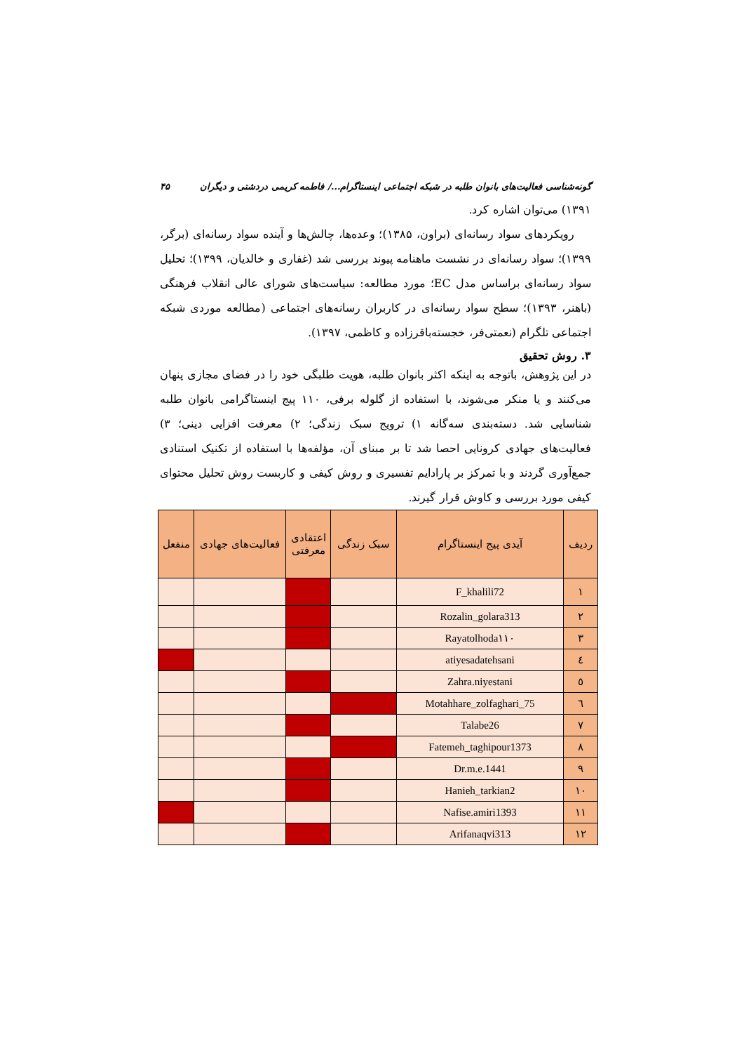گونه‌شناسی فعالیت‌های بانوان طلبه در شبکه اجتماعی اینستاگرام.../ فاطمه کریمی دردشتی و دیگران ۴۵
۱۳۹۱) می‌توان اشاره کرد.
رویکردهای سواد رسانه‌ای (براون، ۱۳۸۵)؛ وعده‌ها، چالش‌ها و آینده سواد رسانه‌ای (برگر، ۱۳۹۹)؛ سواد رسانه‌ای در نشست ماهنامه پیوند بررسی شد (غفاری و خالدیان، ۱۳۹۹)؛ تحلیل سواد رسانه‌ای براساس مدل EC؛ مورد مطالعه: سیاست‌های شورای عالی انقلاب فرهنگی (باهنر، ۱۳۹۳)؛ سطح سواد رسانه‌ای در کاربران رسانه‌های اجتماعی (مطالعه موردی شبکه اجتماعی تلگرام (نعمتی‌فر، خجسته‌باقرزاده و کاظمی، ۱۳۹۷).
۳. روش تحقیق
در این پژوهش، باتوجه به اینکه اکثر بانوان طلبه، هویت طلبگی خود را در فضای مجازی پنهان می‌کنند و یا منکر می‌شوند، با استفاده از گلوله برفی، ۱۱۰ پیج اینستاگرامی بانوان طلبه شناسایی شد. دسته‌بندی سه‌گانه ۱) ترویج سبک زندگی؛ ۲) معرفت افزایی دینی؛ ۳) فعالیت‌های جهادی کرونایی احصا شد تا بر مبنای آن، مؤلفه‌ها با استفاده از تکنیک استنادی جمع‌آوری گردند و با تمرکز بر پارادایم تفسیری و روش کیفی و کاربست روش تحلیل محتوای کیفی مورد بررسی و کاوش قرار گیرند.
| ردیف | آیدی پیج اینستاگرام | سبک زندگی | اعتقادی معرفتی | فعالیت‌های جهادی | منفعل |
| --- | --- | --- | --- | --- | --- |
| ۱ | F_khalili72 | | | | |
| ۲ | Rozalin_golara313 | | | | |
| ۳ | Rayatolhoda۱۱۰ | | | | |
| ٤ | atiyesadatehsani | | | | |
| ٥ | Zahra.niyestani | | | | |
| ٦ | Motahhare_zolfaghari_75 | | | | |
| ٧ | Talabe26 | | | | |
| ٨ | Fatemeh_taghipour1373 | | | | |
| ٩ | Dr.m.e.1441 | | | | |
| ١٠ | Hanieh_tarkian2 | | | | |
| ١١ | Nafise.amiri1393 | | | | |
| ١٢ | Arifanaqvi313 | | | | |